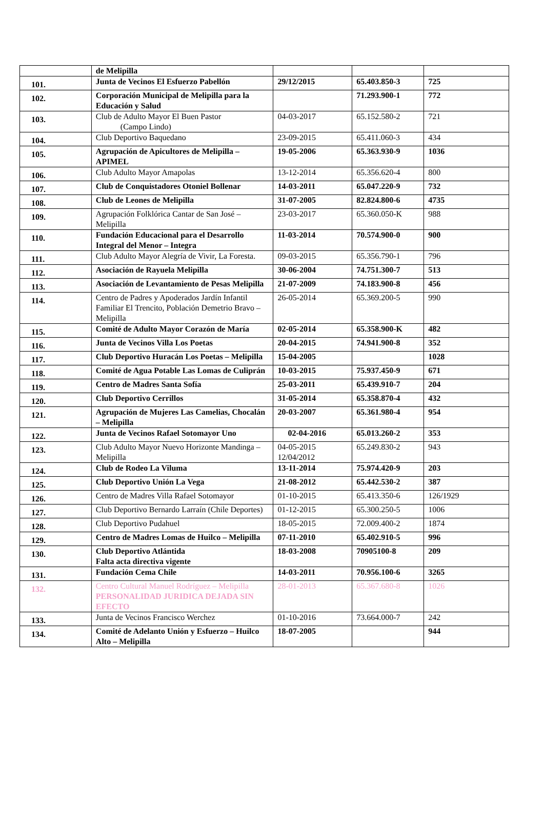| | de Melipilla | | | |
| 101. | Junta de Vecinos El Esfuerzo Pabellón | 29/12/2015 | 65.403.850-3 | 725 |
| 102. | Corporación Municipal de Melipilla para la Educación y Salud | | 71.293.900-1 | 772 |
| 103. | Club de Adulto Mayor El Buen Pastor (Campo Lindo) | 04-03-2017 | 65.152.580-2 | 721 |
| 104. | Club Deportivo Baquedano | 23-09-2015 | 65.411.060-3 | 434 |
| 105. | Agrupación de Apicultores de Melipilla – APIMEL | 19-05-2006 | 65.363.930-9 | 1036 |
| 106. | Club Adulto Mayor Amapolas | 13-12-2014 | 65.356.620-4 | 800 |
| 107. | Club de Conquistadores Otoniel Bollenar | 14-03-2011 | 65.047.220-9 | 732 |
| 108. | Club de Leones de Melipilla | 31-07-2005 | 82.824.800-6 | 4735 |
| 109. | Agrupación Folklórica Cantar de San José – Melipilla | 23-03-2017 | 65.360.050-K | 988 |
| 110. | Fundación Educacional para el Desarrollo Integral del Menor – Integra | 11-03-2014 | 70.574.900-0 | 900 |
| 111. | Club Adulto Mayor Alegría de Vivir, La Foresta. | 09-03-2015 | 65.356.790-1 | 796 |
| 112. | Asociación de Rayuela Melipilla | 30-06-2004 | 74.751.300-7 | 513 |
| 113. | Asociación de Levantamiento de Pesas Melipilla | 21-07-2009 | 74.183.900-8 | 456 |
| 114. | Centro de Padres y Apoderados Jardín Infantil Familiar El Trencito, Población Demetrio Bravo – Melipilla | 26-05-2014 | 65.369.200-5 | 990 |
| 115. | Comité de Adulto Mayor Corazón de María | 02-05-2014 | 65.358.900-K | 482 |
| 116. | Junta de Vecinos Villa Los Poetas | 20-04-2015 | 74.941.900-8 | 352 |
| 117. | Club Deportivo Huracán Los Poetas – Melipilla | 15-04-2005 | | 1028 |
| 118. | Comité de Agua Potable Las Lomas de Culiprán | 10-03-2015 | 75.937.450-9 | 671 |
| 119. | Centro de Madres Santa Sofía | 25-03-2011 | 65.439.910-7 | 204 |
| 120. | Club Deportivo Cerrillos | 31-05-2014 | 65.358.870-4 | 432 |
| 121. | Agrupación de Mujeres Las Camelias, Chocalán – Melipilla | 20-03-2007 | 65.361.980-4 | 954 |
| 122. | Junta de Vecinos Rafael Sotomayor Uno | 02-04-2016 | 65.013.260-2 | 353 |
| 123. | Club Adulto Mayor Nuevo Horizonte Mandinga – Melipilla | 04-05-2015 12/04/2012 | 65.249.830-2 | 943 |
| 124. | Club de Rodeo La Viluma | 13-11-2014 | 75.974.420-9 | 203 |
| 125. | Club Deportivo Unión La Vega | 21-08-2012 | 65.442.530-2 | 387 |
| 126. | Centro de Madres Villa Rafael Sotomayor | 01-10-2015 | 65.413.350-6 | 126/1929 |
| 127. | Club Deportivo Bernardo Larraín (Chile Deportes) | 01-12-2015 | 65.300.250-5 | 1006 |
| 128. | Club Deportivo Pudahuel | 18-05-2015 | 72.009.400-2 | 1874 |
| 129. | Centro de Madres Lomas de Huilco – Melipilla | 07-11-2010 | 65.402.910-5 | 996 |
| 130. | Club Deportivo Atlántida Falta acta directiva vigente | 18-03-2008 | 70905100-8 | 209 |
| 131. | Fundación Cema Chile | 14-03-2011 | 70.956.100-6 | 3265 |
| 132. | Centro Cultural Manuel Rodríguez – Melipilla PERSONALIDAD JURIDICA DEJADA SIN EFECTO | 28-01-2013 | 65.367.680-8 | 1026 |
| 133. | Junta de Vecinos Francisco Werchez | 01-10-2016 | 73.664.000-7 | 242 |
| 134. | Comité de Adelanto Unión y Esfuerzo – Huilco Alto – Melipilla | 18-07-2005 | | 944 |